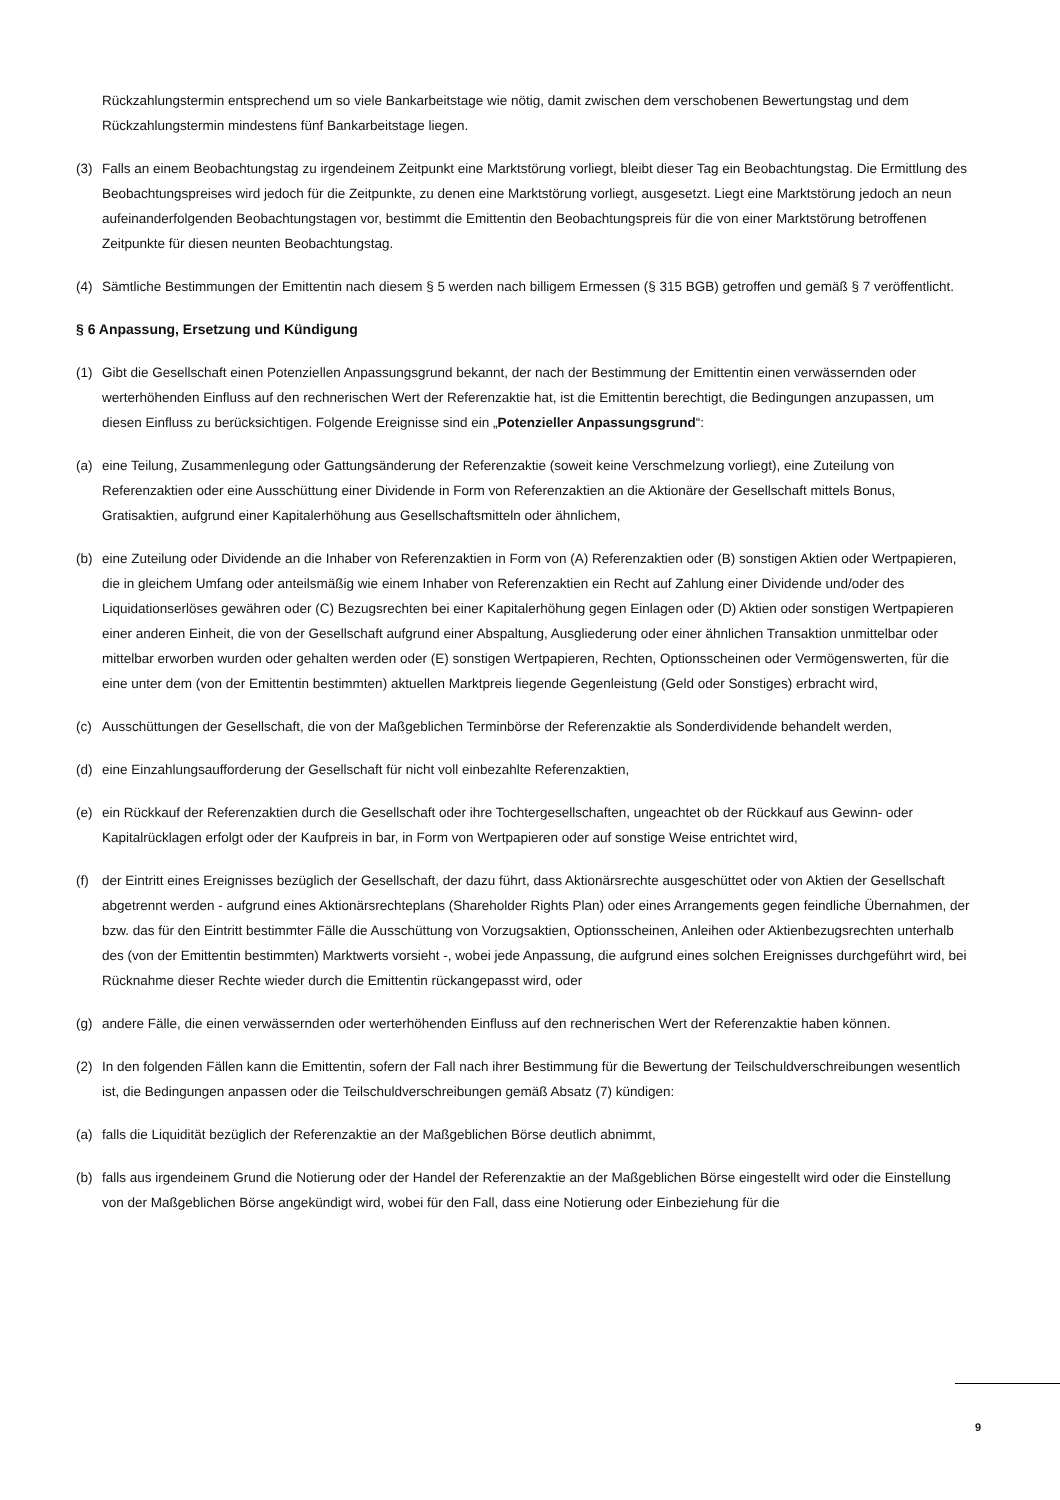Rückzahlungstermin entsprechend um so viele Bankarbeitstage wie nötig, damit zwischen dem verschobenen Bewertungstag und dem Rückzahlungstermin mindestens fünf Bankarbeitstage liegen.
(3) Falls an einem Beobachtungstag zu irgendeinem Zeitpunkt eine Marktstörung vorliegt, bleibt dieser Tag ein Beobachtungstag. Die Ermittlung des Beobachtungspreises wird jedoch für die Zeitpunkte, zu denen eine Marktstörung vorliegt, ausgesetzt. Liegt eine Marktstörung jedoch an neun aufeinanderfolgenden Beobachtungstagen vor, bestimmt die Emittentin den Beobachtungspreis für die von einer Marktstörung betroffenen Zeitpunkte für diesen neunten Beobachtungstag.
(4) Sämtliche Bestimmungen der Emittentin nach diesem § 5 werden nach billigem Ermessen (§ 315 BGB) getroffen und gemäß § 7 veröffentlicht.
§ 6 Anpassung, Ersetzung und Kündigung
(1) Gibt die Gesellschaft einen Potenziellen Anpassungsgrund bekannt, der nach der Bestimmung der Emittentin einen verwässernden oder werterhöhenden Einfluss auf den rechnerischen Wert der Referenzaktie hat, ist die Emittentin berechtigt, die Bedingungen anzupassen, um diesen Einfluss zu berücksichtigen. Folgende Ereignisse sind ein „Potenzieller Anpassungsgrund“:
(a) eine Teilung, Zusammenlegung oder Gattungsänderung der Referenzaktie (soweit keine Verschmelzung vorliegt), eine Zuteilung von Referenzaktien oder eine Ausschüttung einer Dividende in Form von Referenzaktien an die Aktionäre der Gesellschaft mittels Bonus, Gratisaktien, aufgrund einer Kapitalerhöhung aus Gesellschaftsmitteln oder ähnlichem,
(b) eine Zuteilung oder Dividende an die Inhaber von Referenzaktien in Form von (A) Referenzaktien oder (B) sonstigen Aktien oder Wertpapieren, die in gleichem Umfang oder anteilsmäßig wie einem Inhaber von Referenzaktien ein Recht auf Zahlung einer Dividende und/oder des Liquidationserlöses gewähren oder (C) Bezugsrechten bei einer Kapitalerhöhung gegen Einlagen oder (D) Aktien oder sonstigen Wertpapieren einer anderen Einheit, die von der Gesellschaft aufgrund einer Abspaltung, Ausgliederung oder einer ähnlichen Transaktion unmittelbar oder mittelbar erworben wurden oder gehalten werden oder (E) sonstigen Wertpapieren, Rechten, Optionsscheinen oder Vermögenswerten, für die eine unter dem (von der Emittentin bestimmten) aktuellen Marktpreis liegende Gegenleistung (Geld oder Sonstiges) erbracht wird,
(c) Ausschüttungen der Gesellschaft, die von der Maßgeblichen Terminbörse der Referenzaktie als Sonderdividende behandelt werden,
(d) eine Einzahlungsaufforderung der Gesellschaft für nicht voll einbezahlte Referenzaktien,
(e) ein Rückkauf der Referenzaktien durch die Gesellschaft oder ihre Tochtergesellschaften, ungeachtet ob der Rückkauf aus Gewinn- oder Kapitalrücklagen erfolgt oder der Kaufpreis in bar, in Form von Wertpapieren oder auf sonstige Weise entrichtet wird,
(f) der Eintritt eines Ereignisses bezüglich der Gesellschaft, der dazu führt, dass Aktionärsrechte ausgeschüttet oder von Aktien der Gesellschaft abgetrennt werden - aufgrund eines Aktionärsrechteplans (Shareholder Rights Plan) oder eines Arrangements gegen feindliche Übernahmen, der bzw. das für den Eintritt bestimmter Fälle die Ausschüttung von Vorzugsaktien, Optionsscheinen, Anleihen oder Aktienbezugsrechten unterhalb des (von der Emittentin bestimmten) Marktwerts vorsieht -, wobei jede Anpassung, die aufgrund eines solchen Ereignisses durchgeführt wird, bei Rücknahme dieser Rechte wieder durch die Emittentin rückangepasst wird, oder
(g) andere Fälle, die einen verwässernden oder werterhöhenden Einfluss auf den rechnerischen Wert der Referenzaktie haben können.
(2) In den folgenden Fällen kann die Emittentin, sofern der Fall nach ihrer Bestimmung für die Bewertung der Teilschuldverschreibungen wesentlich ist, die Bedingungen anpassen oder die Teilschuldverschreibungen gemäß Absatz (7) kündigen:
(a) falls die Liquidität bezüglich der Referenzaktie an der Maßgeblichen Börse deutlich abnimmt,
(b) falls aus irgendeinem Grund die Notierung oder der Handel der Referenzaktie an der Maßgeblichen Börse eingestellt wird oder die Einstellung von der Maßgeblichen Börse angekündigt wird, wobei für den Fall, dass eine Notierung oder Einbeziehung für die
9